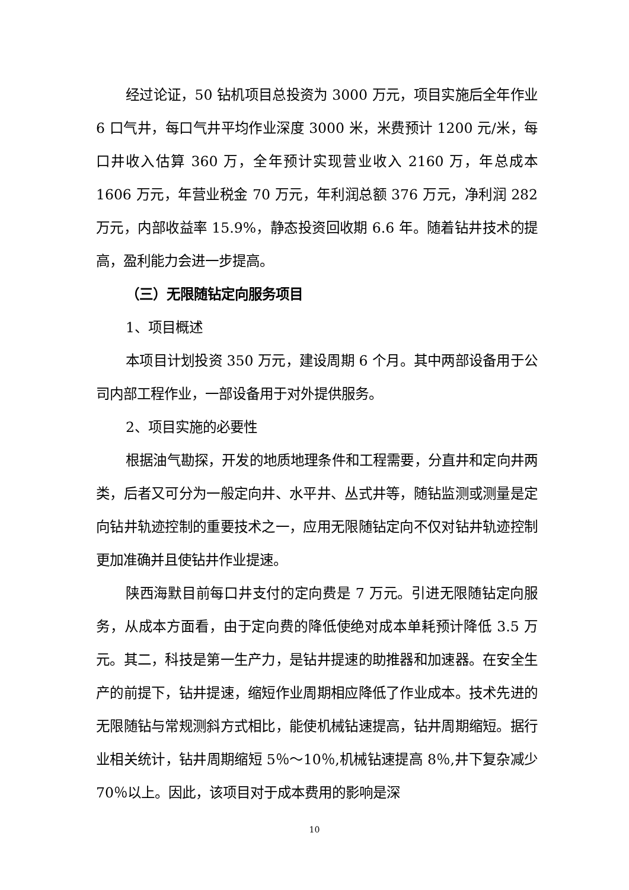经过论证，50 钻机项目总投资为 3000 万元，项目实施后全年作业 6 口气井，每口气井平均作业深度 3000 米，米费预计 1200 元/米，每口井收入估算 360 万，全年预计实现营业收入 2160 万，年总成本 1606 万元，年营业税金 70 万元，年利润总额 376 万元，净利润 282 万元，内部收益率 15.9%，静态投资回收期 6.6 年。随着钻井技术的提高，盈利能力会进一步提高。
（三）无限随钻定向服务项目
1、项目概述
本项目计划投资 350 万元，建设周期 6 个月。其中两部设备用于公司内部工程作业，一部设备用于对外提供服务。
2、项目实施的必要性
根据油气勘探，开发的地质地理条件和工程需要，分直井和定向井两类，后者又可分为一般定向井、水平井、丛式井等，随钻监测或测量是定向钻井轨迹控制的重要技术之一，应用无限随钻定向不仅对钻井轨迹控制更加准确并且使钻井作业提速。
陕西海默目前每口井支付的定向费是 7 万元。引进无限随钻定向服务，从成本方面看，由于定向费的降低使绝对成本单耗预计降低 3.5 万元。其二，科技是第一生产力，是钻井提速的助推器和加速器。在安全生产的前提下，钻井提速，缩短作业周期相应降低了作业成本。技术先进的无限随钻与常规测斜方式相比，能使机械钻速提高，钻井周期缩短。据行业相关统计，钻井周期缩短 5％～10％,机械钻速提高 8％,井下复杂减少 70％以上。因此，该项目对于成本费用的影响是深
10